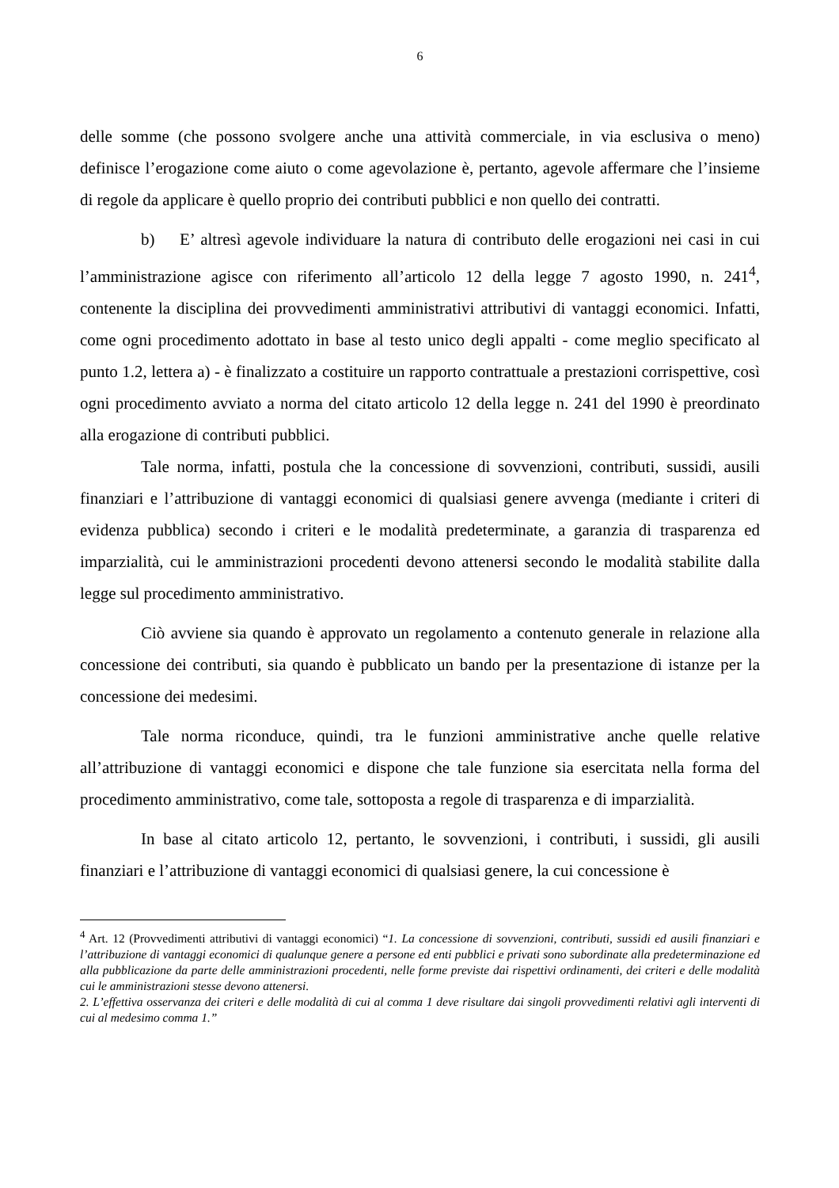6
delle somme (che possono svolgere anche una attività commerciale, in via esclusiva o meno) definisce l’erogazione come aiuto o come agevolazione è, pertanto, agevole affermare che l’insieme di regole da applicare è quello proprio dei contributi pubblici e non quello dei contratti.
b) E’ altresì agevole individuare la natura di contributo delle erogazioni nei casi in cui l’amministrazione agisce con riferimento all’articolo 12 della legge 7 agosto 1990, n. 241<sup>4</sup>, contenente la disciplina dei provvedimenti amministrativi attributivi di vantaggi economici. Infatti, come ogni procedimento adottato in base al testo unico degli appalti - come meglio specificato al punto 1.2, lettera a) - è finalizzato a costituire un rapporto contrattuale a prestazioni corrispettive, così ogni procedimento avviato a norma del citato articolo 12 della legge n. 241 del 1990 è preordinato alla erogazione di contributi pubblici.
Tale norma, infatti, postula che la concessione di sovvenzioni, contributi, sussidi, ausili finanziari e l’attribuzione di vantaggi economici di qualsiasi genere avvenga (mediante i criteri di evidenza pubblica) secondo i criteri e le modalità predeterminate, a garanzia di trasparenza ed imparzialità, cui le amministrazioni procedenti devono attenersi secondo le modalità stabilite dalla legge sul procedimento amministrativo.
Ciò avviene sia quando è approvato un regolamento a contenuto generale in relazione alla concessione dei contributi, sia quando è pubblicato un bando per la presentazione di istanze per la concessione dei medesimi.
Tale norma riconduce, quindi, tra le funzioni amministrative anche quelle relative all’attribuzione di vantaggi economici e dispone che tale funzione sia esercitata nella forma del procedimento amministrativo, come tale, sottoposta a regole di trasparenza e di imparzialità.
In base al citato articolo 12, pertanto, le sovvenzioni, i contributi, i sussidi, gli ausili finanziari e l’attribuzione di vantaggi economici di qualsiasi genere, la cui concessione è
<sup>4</sup> Art. 12 (Provvedimenti attributivi di vantaggi economici) “1. La concessione di sovvenzioni, contributi, sussidi ed ausili finanziari e l’attribuzione di vantaggi economici di qualunque genere a persone ed enti pubblici e privati sono subordinate alla predeterminazione ed alla pubblicazione da parte delle amministrazioni procedenti, nelle forme previste dai rispettivi ordinamenti, dei criteri e delle modalità cui le amministrazioni stesse devono attenersi.
2. L’effettiva osservanza dei criteri e delle modalità di cui al comma 1 deve risultare dai singoli provvedimenti relativi agli interventi di cui al medesimo comma 1.”